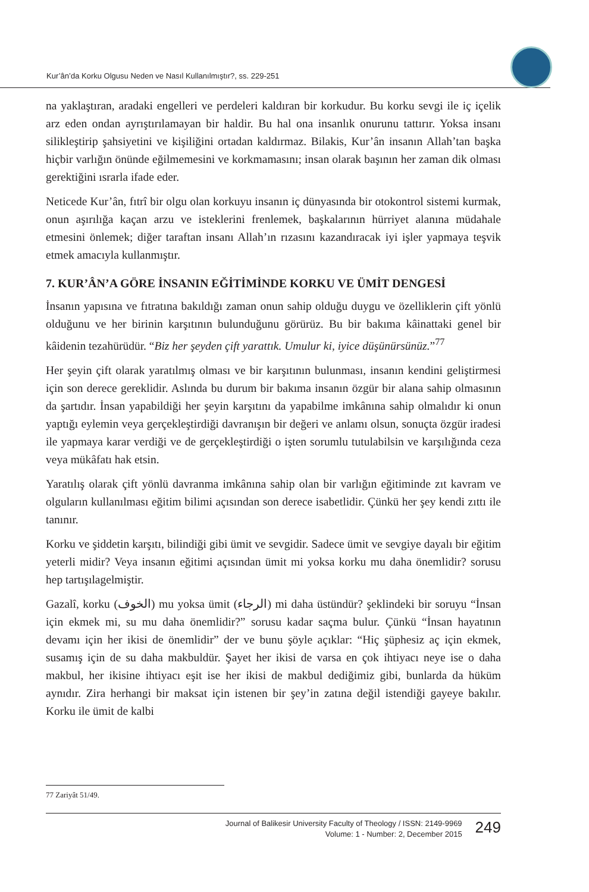Kur’ân’da Korku Olgusu Neden ve Nasıl Kullanılmıştır?, ss. 229-251
na yaklaştıran, aradaki engelleri ve perdeleri kaldıran bir korkudur. Bu korku sevgi ile iç içelik arz eden ondan ayrıştırılamayan bir haldir. Bu hal ona insanlık onurunu tattırır. Yoksa insanı silikleştirip şahsiyetini ve kişiliğini ortadan kaldırmaz. Bilakis, Kur’ân insanın Allah’tan başka hiçbir varlığın önünde eğilmemesini ve korkmamasını; insan olarak başının her zaman dik olması gerektiğini ısrarla ifade eder.
Neticede Kur’ân, fıtrî bir olgu olan korkuyu insanın iç dünyasında bir otokontrol sistemi kurmak, onun aşırılığa kaçan arzu ve isteklerini frenlemek, başkalarının hürriyet alanına müdahale etmesini önlemek; diğer taraftan insanı Allah’ın rızasını kazandıracak iyi işler yapmaya teşvik etmek amacıyla kullanmıştır.
7. KUR’ÂN’A GÖRE İNSANIN EĞİTİMİNDE KORKU VE ÜMİT DENGESİ
İnsanın yapısına ve fıtratına bakıldığı zaman onun sahip olduğu duygu ve özelliklerin çift yönlü olduğunu ve her birinin karşıtının bulunduğunu görürüz. Bu bir bakıma kâinattaki genel bir kâidenin tezahürüdür. “Biz her şeyden çift yarattık. Umulur ki, iyice düşünürsünüz.”<sup>77</sup>
Her şeyin çift olarak yaratılmış olması ve bir karşıtının bulunması, insanın kendini geliştirmesi için son derece gereklidir. Aslında bu durum bir bakıma insanın özgür bir alana sahip olmasının da şartıdır. İnsan yapabildiği her şeyin karşıtını da yapabilme imkânına sahip olmalıdır ki onun yaptığı eylemin veya gerçekleştirdiği davranışın bir değeri ve anlamı olsun, sonuçta özgür iradesi ile yapmaya karar verdiği ve de gerçekleştirdiği o işten sorumlu tutulabilsin ve karşılığında ceza veya mükâfatı hak etsin.
Yaratılış olarak çift yönlü davranma imkânına sahip olan bir varlığın eğitiminde zıt kavram ve olguların kullanılması eğitim bilimi açısından son derece isabetlidir. Çünkü her şey kendi zıttı ile tanınır.
Korku ve şiddetin karşıtı, bilindiği gibi ümit ve sevgidir. Sadece ümit ve sevgiye dayalı bir eğitim yeterli midir? Veya insanın eğitimi açısından ümit mi yoksa korku mu daha önemlidir? sorusu hep tartışılagelmiştir.
Gazalî, korku (الخوف) mu yoksa ümit (الرجاء) mi daha üstündür? şeklindeki bir soruyu “İnsan için ekmek mi, su mu daha önemlidir?” sorusu kadar saçma bulur. Çünkü “İnsan hayatının devamı için her ikisi de önemlidir” der ve bunu şöyle açıklar: “Hiç şüphesiz aç için ekmek, susamış için de su daha makbuldür. Şayet her ikisi de varsa en çok ihtiyacı neye ise o daha makbul, her ikisine ihtiyacı eşit ise her ikisi de makbul dediğimiz gibi, bunlarda da hüküm aynıdır. Zira herhangi bir maksat için istenen bir şey’in zatına değil istendiği gayeye bakılır. Korku ile ümit de kalbi
77 Zariyât 51/49.
Journal of Balikesir University Faculty of Theology / ISSN: 2149-9969
Volume: 1 - Number: 2, December 2015
249